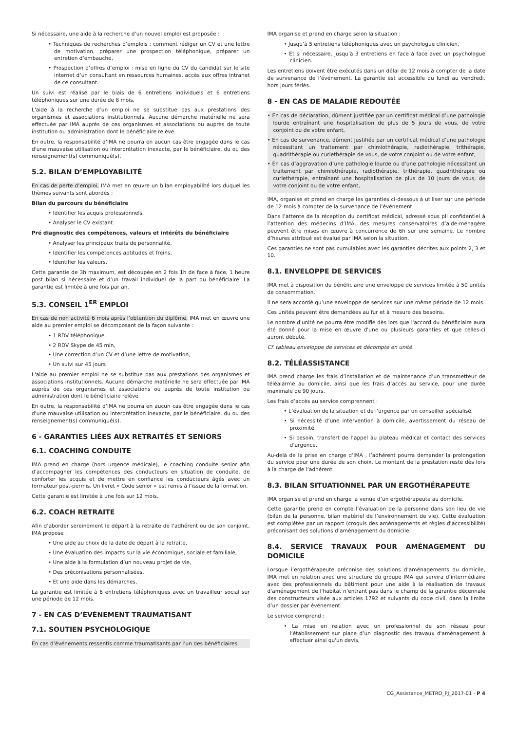Si nécessaire, une aide à la recherche d’un nouvel emploi est proposée :
• Techniques de recherches d’emplois : comment rédiger un CV et une lettre de motivation, préparer une prospection téléphonique, préparer un entretien d’embauche,
• Prospection d’offres d’emploi : mise en ligne du CV du candidat sur le site internet d’un consultant en ressources humaines, accès aux offres Intranet de ce consultant.
Un suivi est réalisé par le biais de 6 entretiens individuels et 6 entretiens téléphoniques sur une durée de 8 mois.
L'aide à la recherche d’un emploi ne se substitue pas aux prestations des organismes et associations institutionnels. Aucune démarche matérielle ne sera effectuée par IMA auprès de ces organismes et associations ou auprès de toute institution ou administration dont le bénéficiaire relève.
En outre, la responsabilité d’IMA ne pourra en aucun cas être engagée dans le cas d'une mauvaise utilisation ou interprétation inexacte, par le bénéficiaire, du ou des renseignement(s) communiqué(s).
5.2. BILAN D’EMPLOYABILITÉ
En cas de perte d’emploi, IMA met en œuvre un bilan employabilité lors duquel les thèmes suivants sont abordés :
Bilan du parcours du bénéficiaire
• Identifier les acquis professionnels,
• Analyser le CV existant.
Pré diagnostic des compétences, valeurs et intérêts du bénéficiaire
• Analyser les principaux traits de personnalité,
• Identifier les compétences aptitudes et freins,
• Identifier les valeurs.
Cette garantie de 3h maximum, est découpée en 2 fois 1h de face à face, 1 heure post bilan si nécessaire et d’un travail individuel de la part du bénéficiaire. La garantie est limitée à une fois par an.
5.3. CONSEIL 1<sup>ER</sup> EMPLOI
En cas de non activité 6 mois après l’obtention du diplôme, IMA met en œuvre une aide au premier emploi se décomposant de la façon suivante :
• 1 RDV téléphonique
• 2 RDV Skype de 45 min,
• Une correction d’un CV et d’une lettre de motivation,
• Un suivi sur 45 jours
L'aide au premier emploi ne se substitue pas aux prestations des organismes et associations institutionnels. Aucune démarche matérielle ne sera effectuée par IMA auprès de ces organismes et associations ou auprès de toute institution ou administration dont le bénéficiaire relève.
En outre, la responsabilité d’IMA ne pourra en aucun cas être engagée dans le cas d'une mauvaise utilisation ou interprétation inexacte, par le bénéficiaire, du ou des renseignement(s) communiqué(s).
6 - GARANTIES LIÉES AUX RETRAITÉS ET SENIORS
6.1. COACHING CONDUITE
IMA prend en charge (hors urgence médicale), le coaching conduite senior afin d’accompagner les compétences des conducteurs en situation de conduite, de conforter les acquis et de mettre en confiance les conducteurs âgés avec un formateur post-permis. Un livret « Code senior » est remis à l’issue de la formation.
Cette garantie est limitée à une fois sur 12 mois.
6.2. COACH RETRAITE
Afin d’aborder sereinement le départ à la retraite de l’adhérent ou de son conjoint, IMA propose :
• Une aide au choix de la date de départ à la retraite,
• Une évaluation des impacts sur la vie économique, sociale et familiale,
• Une aide à la formulation d’un nouveau projet de vie,
• Des préconisations personnalisées,
• Et une aide dans les démarches,
La garantie est limitée à 6 entretiens téléphoniques avec un travailleur social sur une période de 12 mois.
7 - EN CAS D’ÉVÉNEMENT TRAUMATISANT
7.1. SOUTIEN PSYCHOLOGIQUE
En cas d’événements ressentis comme traumatisants par l’un des bénéficiaires.
IMA organise et prend en charge selon la situation :
• Jusqu’à 5 entretiens téléphoniques avec un psychologue clinicien,
• Et si nécessaire, jusqu’à 3 entretiens en face à face avec un psychologue clinicien.
Les entretiens doivent être exécutés dans un délai de 12 mois à compter de la date de survenance de l’événement. La garantie est accessible du lundi au vendredi, hors jours fériés.
8 - EN CAS DE MALADIE REDOUTÉE
• En cas de déclaration, dûment justifiée par un certificat médical d’une pathologie lourde entraînant une hospitalisation de plus de 5 jours de vous, de votre conjoint ou de votre enfant,
• En cas de survenance, dûment justifiée par un certificat médical d’une pathologie nécessitant un traitement par chimiothérapie, radiothérapie, trithérapie, quadrithérapie ou curiethérapie de vous, de votre conjoint ou de votre enfant,
• En cas d’aggravation d’une pathologie lourde ou d’une pathologie nécessitant un traitement par chimiothérapie, radiothérapie, trithérapie, quadrithérapie ou curiethérapie, entraînant une hospitalisation de plus de 10 jours de vous, de votre conjoint ou de votre enfant,
IMA, organise et prend en charge les garanties ci-dessous à utiliser sur une période de 12 mois à compter de la survenance de l’événement.
Dans l’attente de la réception du certificat médical, adressé sous pli confidentiel à l’attention des médecins d’IMA, des mesures conservatoires d’aide-ménagère peuvent être mises en œuvre à concurrence de 6h sur une semaine. Le nombre d’heures attribué est évalué par IMA selon la situation.
Ces garanties ne sont pas cumulables avec les garanties décrites aux points 2, 3 et 10.
8.1. ENVELOPPE DE SERVICES
IMA met à disposition du bénéficiaire une enveloppe de services limitée à 50 unités de consommation.
Il ne sera accordé qu’une enveloppe de services sur une même période de 12 mois.
Ces unités peuvent être demandées au fur et à mesure des besoins.
Le nombre d'unité ne pourra être modifié dès lors que l'accord du bénéficiaire aura été donné pour la mise en œuvre d'une ou plusieurs garanties et que celles-ci auront débuté.
Cf. tableau enveloppe de services et décompte en unité.
8.2. TÉLÉASSISTANCE
IMA prend charge les frais d’installation et de maintenance d’un transmetteur de téléalarme au domicile, ainsi que les frais d’accès au service, pour une durée maximale de 90 jours.
Les frais d’accès au service comprennent :
• L’évaluation de la situation et de l’urgence par un conseiller spécialisé,
• Si nécessité d’une intervention à domicile, avertissement du réseau de proximité,
• Si besoin, transfert de l’appel au plateau médical et contact des services d’urgence.
Au-delà de la prise en charge d’IMA , l’adhérent pourra demander la prolongation du service pour une durée de son choix. Le montant de la prestation reste dès lors à la charge de l’adhérent.
8.3. BILAN SITUATIONNEL PAR UN ERGOTHÉRAPEUTE
IMA organise et prend en charge la venue d’un ergothérapeute au domicile.
Cette garantie prend en compte l’évaluation de la personne dans son lieu de vie (bilan de la personne, bilan matériel de l’environnement de vie). Cette évaluation est complétée par un rapport (croquis des aménagements et règles d’accessibilité) préconisant des solutions d’aménagement du domicile.
8.4. SERVICE TRAVAUX POUR AMÉNAGEMENT DU DOMICILE
Lorsque l’ergothérapeute préconise des solutions d’aménagements du domicile, IMA met en relation avec une structure du groupe IMA qui servira d’intermédiaire avec des professionnels du bâtiment pour une aide à la réalisation de travaux d'aménagement de l'habitat n’entrant pas dans le champ de la garantie décennale des constructeurs visée aux articles 1792 et suivants du code civil, dans la limite d’un dossier par événement.
Le service comprend :
• La mise en relation avec un professionnel de son réseau pour l’établissement sur place d’un diagnostic des travaux d'aménagement à effectuer ainsi qu'un devis,
CG_Assistance_METRO_PJ_2017-01 - P 4